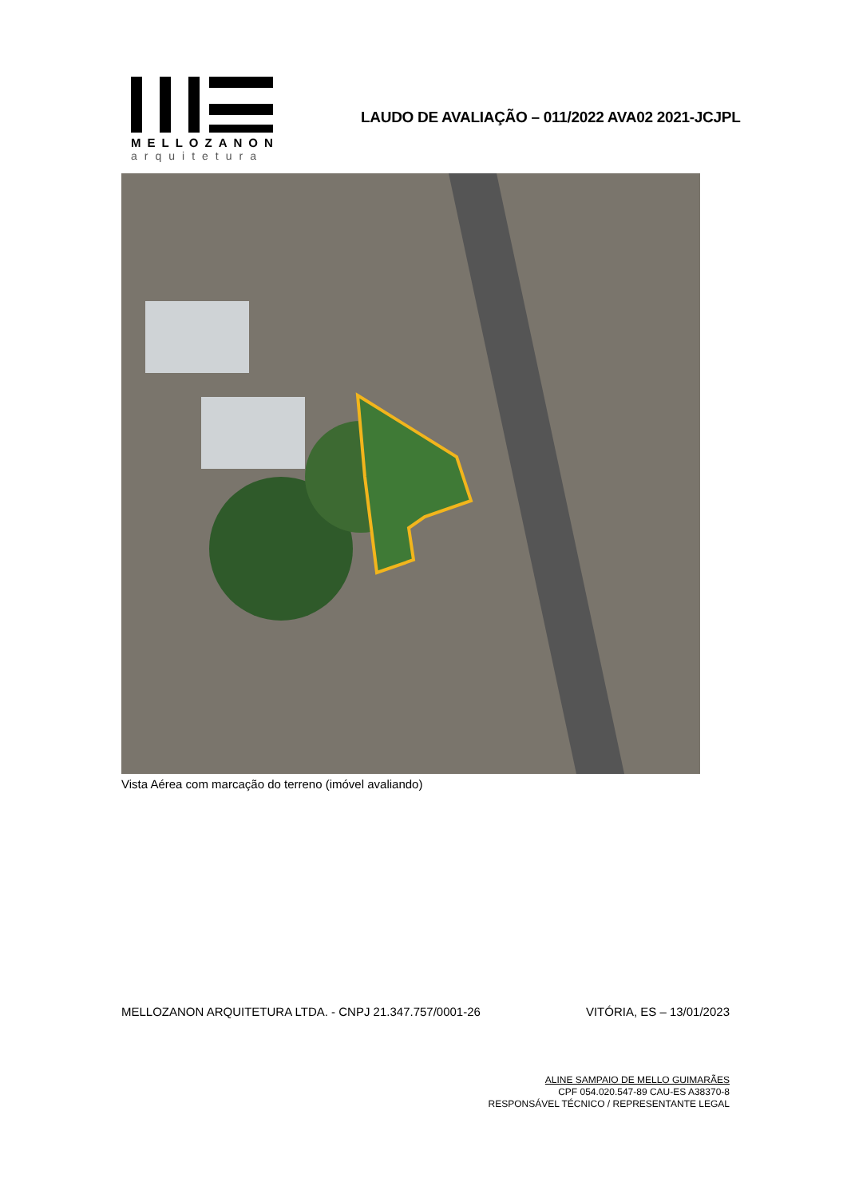MELLOZANON
arquitetura
LAUDO DE AVALIAÇÃO – 011/2022 AVA02 2021-JCJPL
Vista Aérea com marcação do terreno (imóvel avaliando)
MELLOZANON ARQUITETURA LTDA. - CNPJ 21.347.757/0001-26 VITÓRIA, ES – 13/01/2023
ALINE SAMPAIO DE MELLO GUIMARÃES
CPF 054.020.547-89 CAU-ES A38370-8
RESPONSÁVEL TÉCNICO / REPRESENTANTE LEGAL